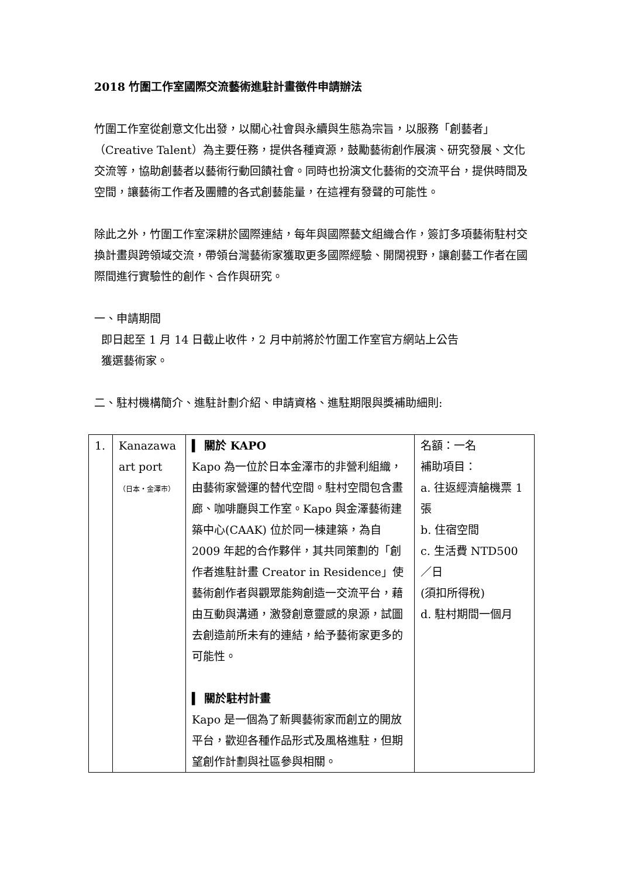2018 竹圍工作室國際交流藝術進駐計畫徵件申請辦法
竹圍工作室從創意文化出發，以關心社會與永續與生態為宗旨，以服務「創藝者」（Creative Talent）為主要任務，提供各種資源，鼓勵藝術創作展演、研究發展、文化交流等，協助創藝者以藝術行動回饋社會。同時也扮演文化藝術的交流平台，提供時間及空間，讓藝術工作者及團體的各式創藝能量，在這裡有發聲的可能性。
除此之外，竹圍工作室深耕於國際連結，每年與國際藝文組織合作，簽訂多項藝術駐村交換計畫與跨領域交流，帶領台灣藝術家獲取更多國際經驗、開闊視野，讓創藝工作者在國際間進行實驗性的創作、合作與研究。
一、申請期間
即日起至 1 月 14 日截止收件，2 月中前將於竹圍工作室官方網站上公告
獲選藝術家。
二、駐村機構簡介、進駐計劃介紹、申請資格、進駐期限與獎補助細則:
| 1. | Kanazawa art port （日本‧金澤市） | ▍ 關於 KAPO Kapo 為一位於日本金澤市的非營利組織，由藝術家營運的替代空間。駐村空間包含畫廊、咖啡廳與工作室。Kapo 與金澤藝術建築中心(CAAK) 位於同一棟建築，為自 2009 年起的合作夥伴，其共同策劃的「創作者進駐計畫 Creator in Residence」使藝術創作者與觀眾能夠創造一交流平台，藉由互動與溝通，激發創意靈感的泉源，試圖去創造前所未有的連結，給予藝術家更多的可能性。 ▍ 關於駐村計畫 Kapo 是一個為了新興藝術家而創立的開放平台，歡迎各種作品形式及風格進駐，但期望創作計劃與社區參與相關。 | 名額：一名 補助項目： a. 往返經濟艙機票 1 張 b. 住宿空間 c. 生活費 NTD500／日 (須扣所得稅) d. 駐村期間一個月 |